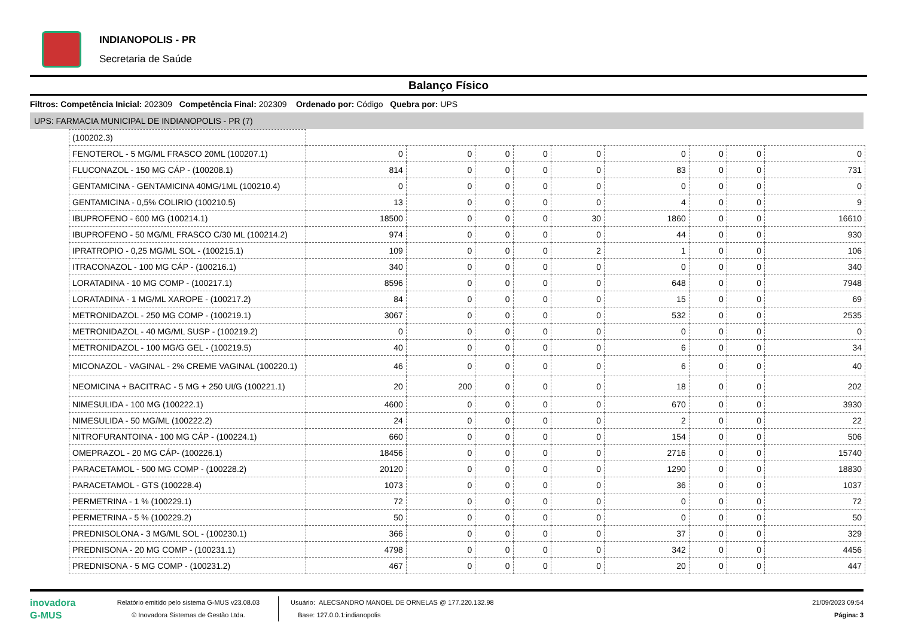INDIANOPOLIS - PR
Secretaria de Saúde
Balanço Físico
Filtros: Competência Inicial: 202309 Competência Final: 202309 Ordenado por: Código Quebra por: UPS
UPS: FARMACIA MUNICIPAL DE INDIANOPOLIS - PR (7)
| (100202.3) | | | | | | | | | |
| FENOTEROL - 5 MG/ML FRASCO 20ML (100207.1) | 0 | 0 | 0 | 0 | 0 | 0 | 0 | 0 | 0 |
| FLUCONAZOL - 150 MG CÁP - (100208.1) | 814 | 0 | 0 | 0 | 0 | 83 | 0 | 0 | 731 |
| GENTAMICINA - GENTAMICINA 40MG/1ML (100210.4) | 0 | 0 | 0 | 0 | 0 | 0 | 0 | 0 | 0 |
| GENTAMICINA - 0,5% COLIRIO (100210.5) | 13 | 0 | 0 | 0 | 0 | 4 | 0 | 0 | 9 |
| IBUPROFENO - 600 MG (100214.1) | 18500 | 0 | 0 | 0 | 30 | 1860 | 0 | 0 | 16610 |
| IBUPROFENO - 50 MG/ML FRASCO C/30 ML (100214.2) | 974 | 0 | 0 | 0 | 0 | 44 | 0 | 0 | 930 |
| IPRATROPIO - 0,25 MG/ML SOL - (100215.1) | 109 | 0 | 0 | 0 | 2 | 1 | 0 | 0 | 106 |
| ITRACONAZOL - 100 MG CÁP - (100216.1) | 340 | 0 | 0 | 0 | 0 | 0 | 0 | 0 | 340 |
| LORATADINA - 10 MG COMP - (100217.1) | 8596 | 0 | 0 | 0 | 0 | 648 | 0 | 0 | 7948 |
| LORATADINA - 1 MG/ML XAROPE - (100217.2) | 84 | 0 | 0 | 0 | 0 | 15 | 0 | 0 | 69 |
| METRONIDAZOL - 250 MG COMP - (100219.1) | 3067 | 0 | 0 | 0 | 0 | 532 | 0 | 0 | 2535 |
| METRONIDAZOL - 40 MG/ML SUSP - (100219.2) | 0 | 0 | 0 | 0 | 0 | 0 | 0 | 0 | 0 |
| METRONIDAZOL - 100 MG/G GEL - (100219.5) | 40 | 0 | 0 | 0 | 0 | 6 | 0 | 0 | 34 |
| MICONAZOL - VAGINAL - 2% CREME VAGINAL (100220.1) | 46 | 0 | 0 | 0 | 0 | 6 | 0 | 0 | 40 |
| NEOMICINA + BACITRAC - 5 MG + 250 UI/G (100221.1) | 20 | 200 | 0 | 0 | 0 | 18 | 0 | 0 | 202 |
| NIMESULIDA - 100 MG (100222.1) | 4600 | 0 | 0 | 0 | 0 | 670 | 0 | 0 | 3930 |
| NIMESULIDA - 50 MG/ML (100222.2) | 24 | 0 | 0 | 0 | 0 | 2 | 0 | 0 | 22 |
| NITROFURANTOINA - 100 MG CÁP - (100224.1) | 660 | 0 | 0 | 0 | 0 | 154 | 0 | 0 | 506 |
| OMEPRAZOL - 20 MG CÁP- (100226.1) | 18456 | 0 | 0 | 0 | 0 | 2716 | 0 | 0 | 15740 |
| PARACETAMOL - 500 MG COMP - (100228.2) | 20120 | 0 | 0 | 0 | 0 | 1290 | 0 | 0 | 18830 |
| PARACETAMOL - GTS (100228.4) | 1073 | 0 | 0 | 0 | 0 | 36 | 0 | 0 | 1037 |
| PERMETRINA - 1 % (100229.1) | 72 | 0 | 0 | 0 | 0 | 0 | 0 | 0 | 72 |
| PERMETRINA - 5 % (100229.2) | 50 | 0 | 0 | 0 | 0 | 0 | 0 | 0 | 50 |
| PREDNISOLONA - 3 MG/ML SOL - (100230.1) | 366 | 0 | 0 | 0 | 0 | 37 | 0 | 0 | 329 |
| PREDNISONA - 20 MG COMP - (100231.1) | 4798 | 0 | 0 | 0 | 0 | 342 | 0 | 0 | 4456 |
| PREDNISONA - 5 MG COMP - (100231.2) | 467 | 0 | 0 | 0 | 0 | 20 | 0 | 0 | 447 |
inovadora
G-MUS
Relatório emitido pelo sistema G-MUS v23.08.03
© Inovadora Sistemas de Gestão Ltda.
Usuário: ALECSANDRO MANOEL DE ORNELAS @ 177.220.132.98
Base: 127.0.0.1:indianopolis
21/09/2023 09:54
Página: 3